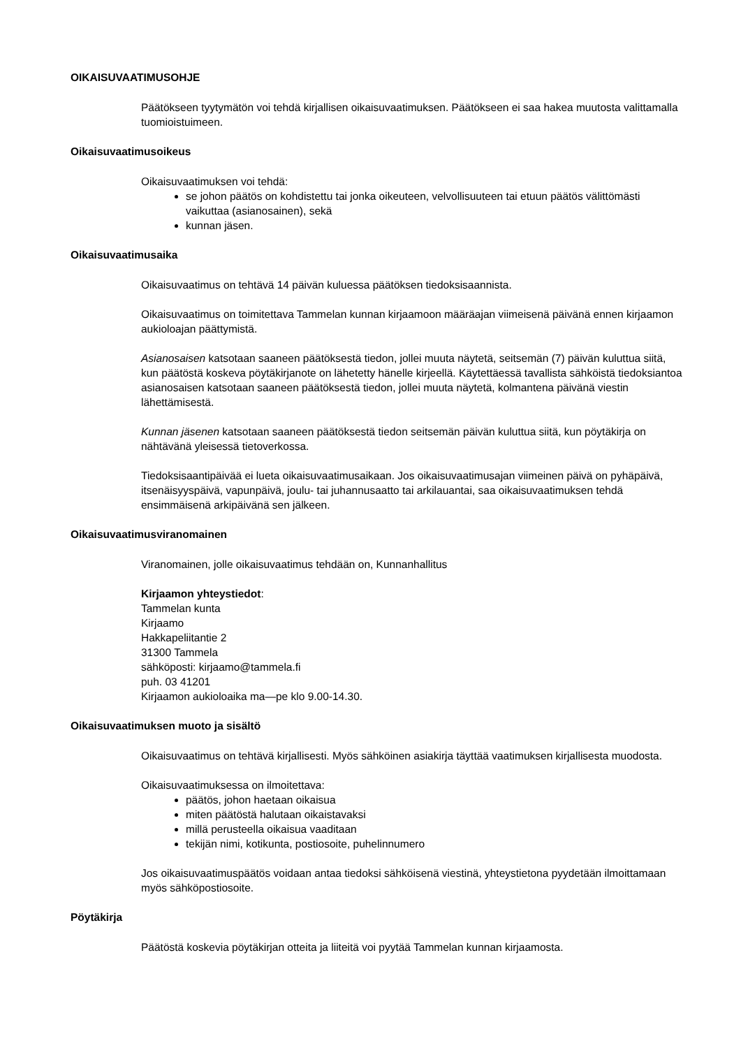OIKAISUVAATIMUSOHJE
Päätökseen tyytymätön voi tehdä kirjallisen oikaisuvaatimuksen. Päätökseen ei saa hakea muutosta valittamalla tuomioistuimeen.
Oikaisuvaatimusoikeus
Oikaisuvaatimuksen voi tehdä:
se johon päätös on kohdistettu tai jonka oikeuteen, velvollisuuteen tai etuun päätös välittömästi vaikuttaa (asianosainen), sekä
kunnan jäsen.
Oikaisuvaatimusaika
Oikaisuvaatimus on tehtävä 14 päivän kuluessa päätöksen tiedoksisaannista.
Oikaisuvaatimus on toimitettava Tammelan kunnan kirjaamoon määräajan viimeisenä päivänä ennen kirjaamon aukioloajan päättymistä.
Asianosaisen katsotaan saaneen päätöksestä tiedon, jollei muuta näytetä, seitsemän (7) päivän kuluttua siitä, kun päätöstä koskeva pöytäkirjanote on lähetetty hänelle kirjeellä. Käytettäessä tavallista sähköistä tiedoksiantoa asianosaisen katsotaan saaneen päätöksestä tiedon, jollei muuta näytetä, kolmantena päivänä viestin lähettämisestä.
Kunnan jäsenen katsotaan saaneen päätöksestä tiedon seitsemän päivän kuluttua siitä, kun pöytäkirja on nähtävänä yleisessä tietoverkossa.
Tiedoksisaantipäivää ei lueta oikaisuvaatimusaikaan. Jos oikaisuvaatimusajan viimeinen päivä on pyhäpäivä, itsenäisyyspäivä, vapunpäivä, joulu- tai juhannusaatto tai arkilauantai, saa oikaisuvaatimuksen tehdä ensimmäisenä arkipäivänä sen jälkeen.
Oikaisuvaatimusviranomainen
Viranomainen, jolle oikaisuvaatimus tehdään on, Kunnanhallitus
Kirjaamon yhteystiedot:
Tammelan kunta
Kirjaamo
Hakkapeliitantie 2
31300 Tammela
sähköposti: kirjaamo@tammela.fi
puh. 03 41201
Kirjaamon aukioloaika ma—pe klo 9.00-14.30.
Oikaisuvaatimuksen muoto ja sisältö
Oikaisuvaatimus on tehtävä kirjallisesti. Myös sähköinen asiakirja täyttää vaatimuksen kirjallisesta muodosta.
Oikaisuvaatimuksessa on ilmoitettava:
päätös, johon haetaan oikaisua
miten päätöstä halutaan oikaistavaksi
millä perusteella oikaisua vaaditaan
tekijän nimi, kotikunta, postiosoite, puhelinnumero
Jos oikaisuvaatimuspäätös voidaan antaa tiedoksi sähköisenä viestinä, yhteystietona pyydetään ilmoittamaan myös sähköpostiosoite.
Pöytäkirja
Päätöstä koskevia pöytäkirjan otteita ja liiteitä voi pyytää Tammelan kunnan kirjaamosta.